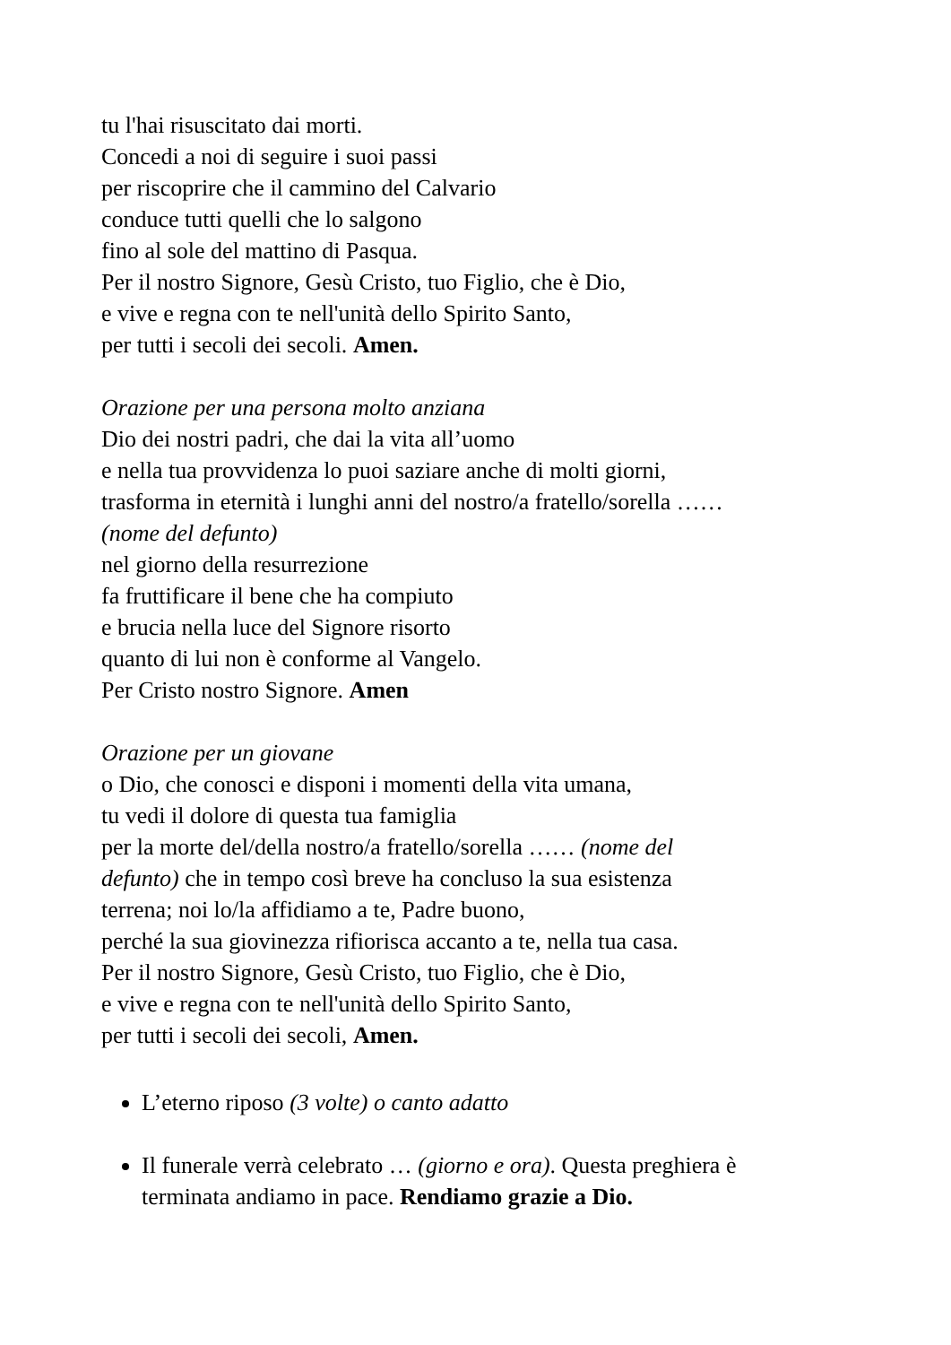tu l'hai risuscitato dai morti.
Concedi a noi di seguire i suoi passi
per riscoprire che il cammino del Calvario
conduce tutti quelli che lo salgono
fino al sole del mattino di Pasqua.
Per il nostro Signore, Gesù Cristo, tuo Figlio, che è Dio,
e vive e regna con te nell'unità dello Spirito Santo,
per tutti i secoli dei secoli. Amen.
Orazione per una persona molto anziana
Dio dei nostri padri, che dai la vita all’uomo
e nella tua provvidenza lo puoi saziare anche di molti giorni,
trasforma in eternità i lunghi anni del nostro/a fratello/sorella ……
(nome del defunto)
nel giorno della resurrezione
fa fruttificare il bene che ha compiuto
e brucia nella luce del Signore risorto
quanto di lui non è conforme al Vangelo.
Per Cristo nostro Signore. Amen
Orazione per un giovane
o Dio, che conosci e disponi i momenti della vita umana,
tu vedi il dolore di questa tua famiglia
per la morte del/della nostro/a fratello/sorella …… (nome del
defunto) che in tempo così breve ha concluso la sua esistenza
terrena; noi lo/la affidiamo a te, Padre buono,
perché la sua giovinezza rifiorisca accanto a te, nella tua casa.
Per il nostro Signore, Gesù Cristo, tuo Figlio, che è Dio,
e vive e regna con te nell'unità dello Spirito Santo,
per tutti i secoli dei secoli, Amen.
L’eterno riposo (3 volte) o canto adatto
Il funerale verrà celebrato … (giorno e ora). Questa preghiera è
terminata andiamo in pace. Rendiamo grazie a Dio.